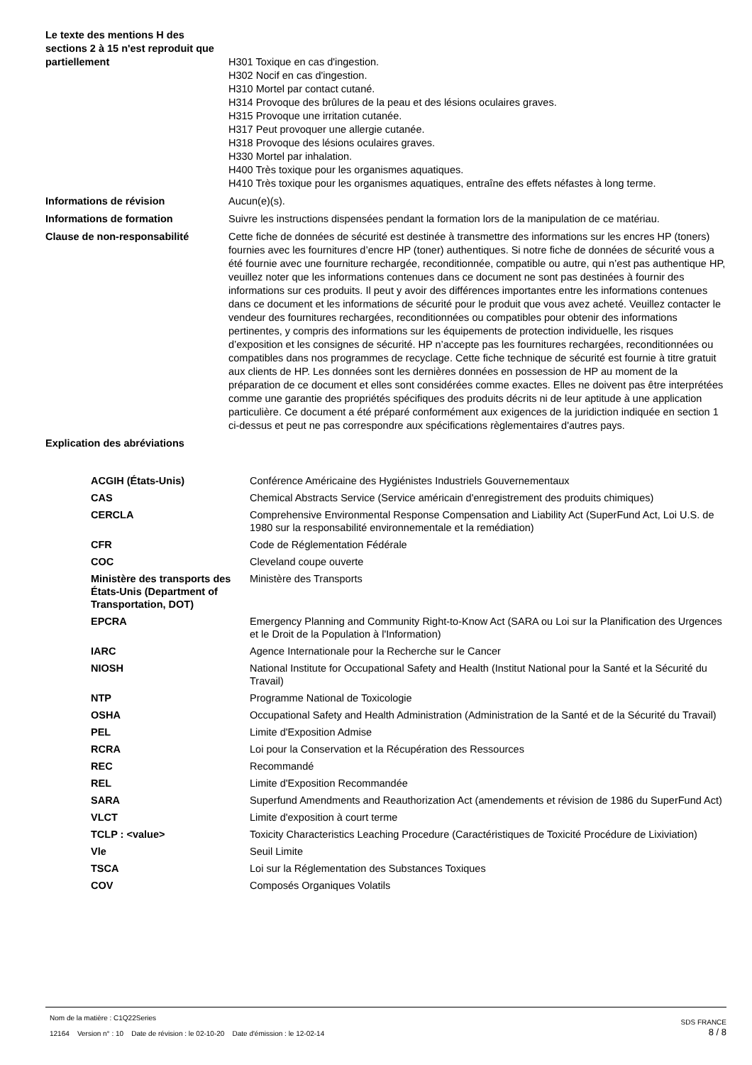| Le texte des mentions H des sections 2 à 15 n'est reproduit que partiellement | H301 Toxique en cas d'ingestion. H302 Nocif en cas d'ingestion. H310 Mortel par contact cutané. H314 Provoque des brûlures de la peau et des lésions oculaires graves. H315 Provoque une irritation cutanée. H317 Peut provoquer une allergie cutanée. H318 Provoque des lésions oculaires graves. H330 Mortel par inhalation. H400 Très toxique pour les organismes aquatiques. H410 Très toxique pour les organismes aquatiques, entraîne des effets néfastes à long terme. |
| Informations de révision | Aucun(e)(s). |
| Informations de formation | Suivre les instructions dispensées pendant la formation lors de la manipulation de ce matériau. |
| Clause de non-responsabilité | Cette fiche de données de sécurité est destinée à transmettre des informations sur les encres HP (toners) fournies avec les fournitures d’encre HP (toner) authentiques. Si notre fiche de données de sécurité vous a été fournie avec une fourniture rechargée, reconditionnée, compatible ou autre, qui n’est pas authentique HP, veuillez noter que les informations contenues dans ce document ne sont pas destinées à fournir des informations sur ces produits. Il peut y avoir des différences importantes entre les informations contenues dans ce document et les informations de sécurité pour le produit que vous avez acheté. Veuillez contacter le vendeur des fournitures rechargées, reconditionnées ou compatibles pour obtenir des informations pertinentes, y compris des informations sur les équipements de protection individuelle, les risques d’exposition et les consignes de sécurité. HP n’accepte pas les fournitures rechargées, reconditionnées ou compatibles dans nos programmes de recyclage. Cette fiche technique de sécurité est fournie à titre gratuit aux clients de HP. Les données sont les dernières données en possession de HP au moment de la préparation de ce document et elles sont considérées comme exactes. Elles ne doivent pas être interprétées comme une garantie des propriétés spécifiques des produits décrits ni de leur aptitude à une application particulière. Ce document a été préparé conformément aux exigences de la juridiction indiquée en section 1 ci-dessus et peut ne pas correspondre aux spécifications règlementaires d'autres pays. |
| Explication des abréviations | |
| ACGIH (États-Unis) | Conférence Américaine des Hygiénistes Industriels Gouvernementaux |
| CAS | Chemical Abstracts Service (Service américain d'enregistrement des produits chimiques) |
| CERCLA | Comprehensive Environmental Response Compensation and Liability Act (SuperFund Act, Loi U.S. de 1980 sur la responsabilité environnementale et la remédiation) |
| CFR | Code de Réglementation Fédérale |
| COC | Cleveland coupe ouverte |
| Ministère des transports des États-Unis (Department of Transportation, DOT) | Ministère des Transports |
| EPCRA | Emergency Planning and Community Right-to-Know Act (SARA ou Loi sur la Planification des Urgences et le Droit de la Population à l'Information) |
| IARC | Agence Internationale pour la Recherche sur le Cancer |
| NIOSH | National Institute for Occupational Safety and Health (Institut National pour la Santé et la Sécurité du Travail) |
| NTP | Programme National de Toxicologie |
| OSHA | Occupational Safety and Health Administration (Administration de la Santé et de la Sécurité du Travail) |
| PEL | Limite d'Exposition Admise |
| RCRA | Loi pour la Conservation et la Récupération des Ressources |
| REC | Recommandé |
| REL | Limite d'Exposition Recommandée |
| SARA | Superfund Amendments and Reauthorization Act (amendements et révision de 1986 du SuperFund Act) |
| VLCT | Limite d'exposition à court terme |
| TCLP : <value> | Toxicity Characteristics Leaching Procedure (Caractéristiques de Toxicité Procédure de Lixiviation) |
| Vle | Seuil Limite |
| TSCA | Loi sur la Réglementation des Substances Toxiques |
| COV | Composés Organiques Volatils |
Nom de la matière : C1Q22Series
12164 Version n° : 10 Date de révision : le 02-10-20 Date d'émission : le 12-02-14
SDS FRANCE
8 / 8